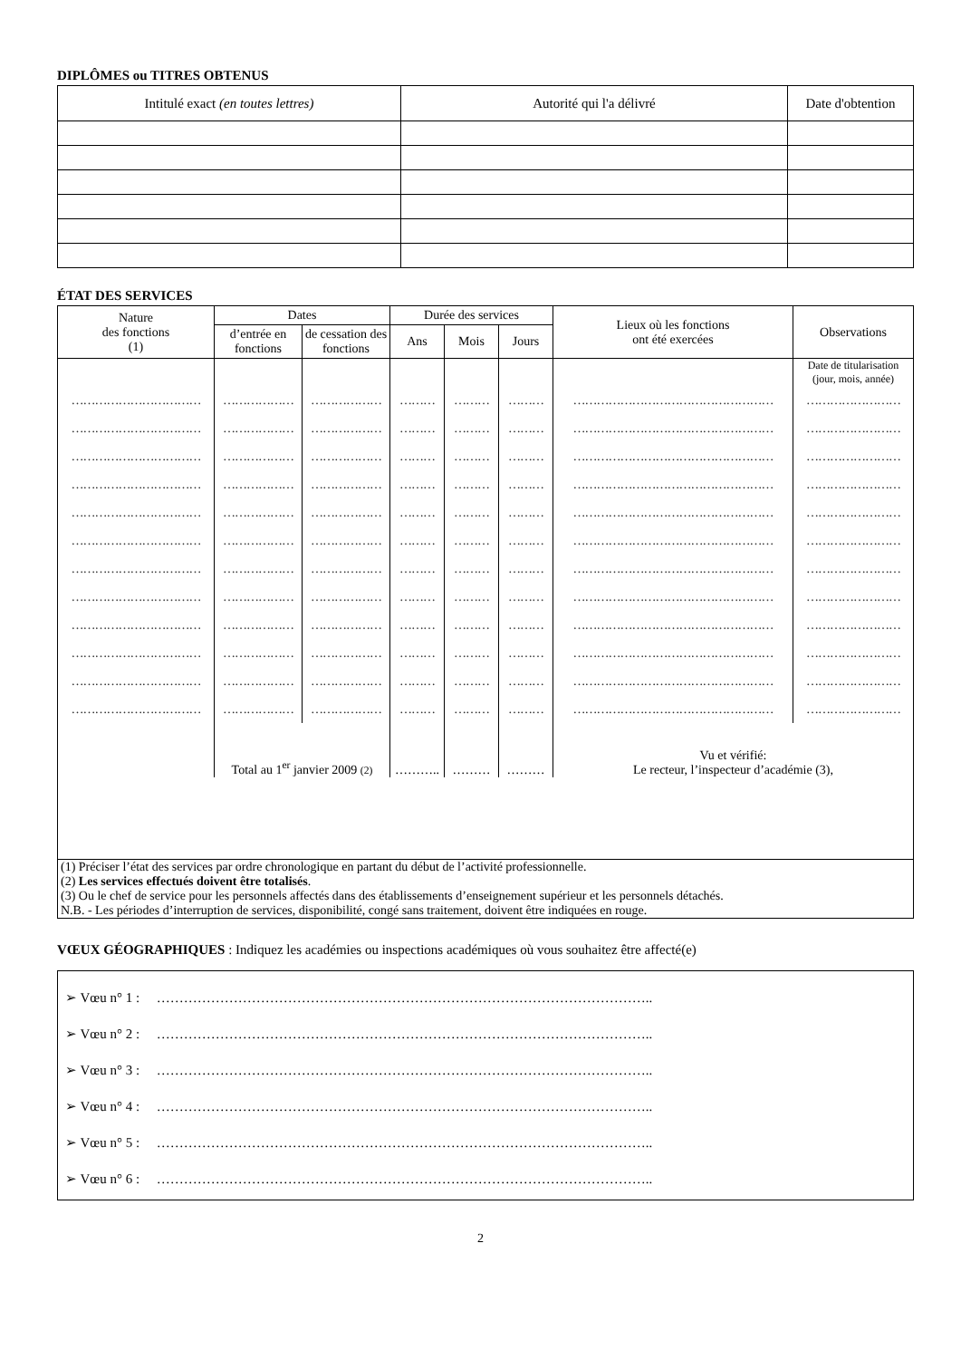DIPLÔMES ou TITRES OBTENUS
| Intitulé exact (en toutes lettres) | Autorité qui l'a délivré | Date d'obtention |
ÉTAT DES SERVICES
| Nature des fonctions (1) | Dates | | Durée des services | | | Lieux où les fonctions ont été exercées | Observations |
| --- | --- | --- | --- | --- | --- | --- | --- |
| | d’entrée en fonctions | de cessation des fonctions | Ans | Mois | Jours | | |
| | | | | | | | Date de titularisation (jour, mois, année) |
| …………………………… | ……………… | ……………… | ……… | ……… | ……… | …………………………………………… | …………………… |
| …………………………… | ……………… | ……………… | ……… | ……… | ……… | …………………………………………… | …………………… |
| …………………………… | ……………… | ……………… | ……… | ……… | ……… | …………………………………………… | …………………… |
| …………………………… | ……………… | ……………… | ……… | ……… | ……… | …………………………………………… | …………………… |
| …………………………… | ……………… | ……………… | ……… | ……… | ……… | …………………………………………… | …………………… |
| …………………………… | ……………… | ……………… | ……… | ……… | ……… | …………………………………………… | …………………… |
| …………………………… | ……………… | ……………… | ……… | ……… | ……… | …………………………………………… | …………………… |
| …………………………… | ……………… | ……………… | ……… | ……… | ……… | …………………………………………… | …………………… |
| …………………………… | ……………… | ……………… | ……… | ……… | ……… | …………………………………………… | …………………… |
| …………………………… | ……………… | ……………… | ……… | ……… | ……… | …………………………………………… | …………………… |
| …………………………… | ……………… | ……………… | ……… | ……… | ……… | …………………………………………… | …………………… |
| …………………………… | ……………… | ……………… | ……… | ……… | ……… | …………………………………………… | …………………… |
| | Total au 1<sup>er</sup> janvier 2009 (2) | | ……….. | ……… | ……… | Vu et vérifié: Le recteur, l’inspecteur d’académie (3), | |
| (1) Préciser l’état des services par ordre chronologique en partant du début de l’activité professionnelle. (2) Les services effectués doivent être totalisés . (3) Ou le chef de service pour les personnels affectés dans des établissements d’enseignement supérieur et les personnels détachés. N.B. - Les périodes d’interruption de services, disponibilité, congé sans traitement, doivent être indiquées en rouge. | | | | | | | |
VŒUX GÉOGRAPHIQUES : Indiquez les académies ou inspections académiques où vous souhaitez être affecté(e)
➢ Vœu n° 1 : ………………………………………………………………………………………………..
➢ Vœu n° 2 : ………………………………………………………………………………………………..
➢ Vœu n° 3 : ………………………………………………………………………………………………..
➢ Vœu n° 4 : ………………………………………………………………………………………………..
➢ Vœu n° 5 : ………………………………………………………………………………………………..
➢ Vœu n° 6 : ………………………………………………………………………………………………..
2